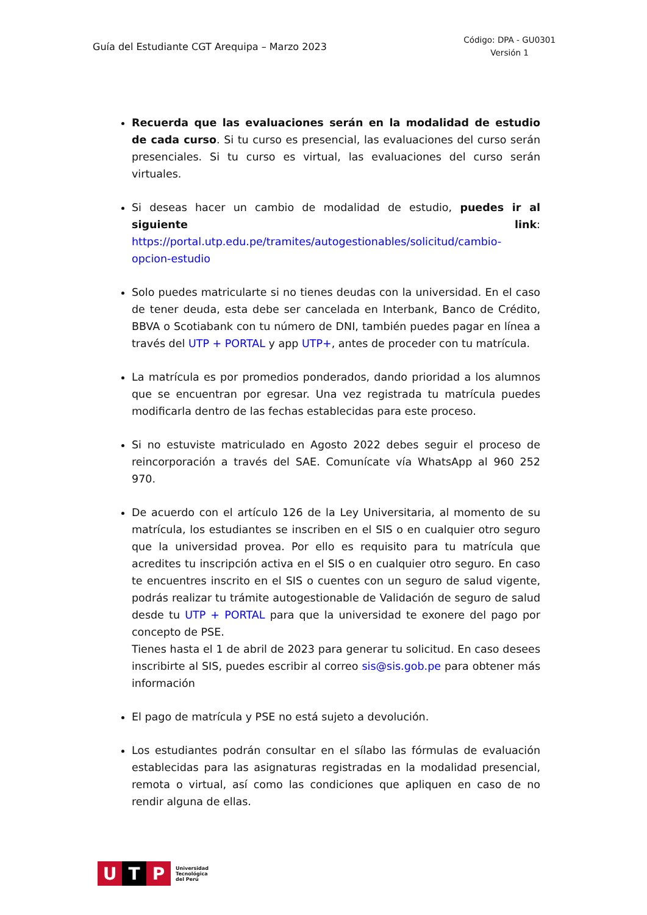Guía del Estudiante CGT Arequipa – Marzo 2023
Código: DPA - GU0301
Versión 1
Recuerda que las evaluaciones serán en la modalidad de estudio de cada curso. Si tu curso es presencial, las evaluaciones del curso serán presenciales. Si tu curso es virtual, las evaluaciones del curso serán virtuales.
Si deseas hacer un cambio de modalidad de estudio, puedes ir al siguiente link: https://portal.utp.edu.pe/tramites/autogestionables/solicitud/cambio-opcion-estudio
Solo puedes matricularte si no tienes deudas con la universidad. En el caso de tener deuda, esta debe ser cancelada en Interbank, Banco de Crédito, BBVA o Scotiabank con tu número de DNI, también puedes pagar en línea a través del UTP + PORTAL y app UTP+, antes de proceder con tu matrícula.
La matrícula es por promedios ponderados, dando prioridad a los alumnos que se encuentran por egresar. Una vez registrada tu matrícula puedes modificarla dentro de las fechas establecidas para este proceso.
Si no estuviste matriculado en Agosto 2022 debes seguir el proceso de reincorporación a través del SAE. Comunícate vía WhatsApp al 960 252 970.
De acuerdo con el artículo 126 de la Ley Universitaria, al momento de su matrícula, los estudiantes se inscriben en el SIS o en cualquier otro seguro que la universidad provea. Por ello es requisito para tu matrícula que acredites tu inscripción activa en el SIS o en cualquier otro seguro. En caso te encuentres inscrito en el SIS o cuentes con un seguro de salud vigente, podrás realizar tu trámite autogestionable de Validación de seguro de salud desde tu UTP + PORTAL para que la universidad te exonere del pago por concepto de PSE.
Tienes hasta el 1 de abril de 2023 para generar tu solicitud. En caso desees inscribirte al SIS, puedes escribir al correo sis@sis.gob.pe para obtener más información
El pago de matrícula y PSE no está sujeto a devolución.
Los estudiantes podrán consultar en el sílabo las fórmulas de evaluación establecidas para las asignaturas registradas en la modalidad presencial, remota o virtual, así como las condiciones que apliquen en caso de no rendir alguna de ellas.
U T P
Universidad
Tecnológica
del Perú